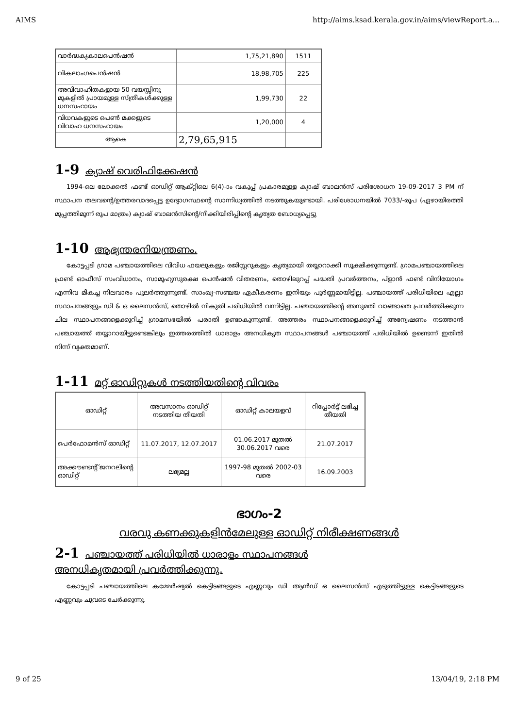AIMS http://aims.ksad.kerala.gov.in/aims/viewReport.a...
| വാർദ്ധക്യകാലപെൻഷൻ | 1,75,21,890 | 1511 |
| വികലാംഗപെൻഷൻ | 18,98,705 | 225 |
| അവിവാഹിതകളായ 50 വയസ്സിനു മുകളിൽ പ്രായമുള്ള സ്ത്രീകൾക്കുള്ള ധനസഹായം | 1,99,730 | 22 |
| വിധവകളുടെ പെൺ മക്കളുടെ വിവാഹ ധനസഹായം | 1,20,000 | 4 |
| ആകെ | 2,79,65,915 | |
1-9 ക്യാഷ് വെരിഫിക്കേഷൻ
1994-ലെ ലോക്കൽ ഫണ്ട് ഓഡിറ്റ് ആക്റ്റിലെ 6(4)-ാം വകുപ്പ് പ്രകാരമുള്ള ക്യാഷ് ബാലൻസ് പരിശോധന 19-09-2017 3 PM ന് സ്ഥാപന തലവന്റെ/ഉത്തരവാദപ്പെട്ട ഉദ്യോഗസ്ഥന്റെ സാന്നിധ്യത്തിൽ നടത്തുകയുണ്ടായി. പരിശോധനയിൽ 7033/-രൂപ (ഏഴായിരത്തി മുപ്പത്തിമൂന്ന് രൂപ മാത്രം) ക്യാഷ് ബാലൻസിന്റെ/നീക്കിയിരിപ്പിന്റെ കൃത്യത ബോധ്യപ്പെട്ടു
1-10 ആഭ്യന്തരനിയന്ത്രണം.
കോട്ടപ്പടി ഗ്രാമ പഞ്ചായത്തിലെ വിവിധ ഫയലുകളും രജിസ്റ്ററുകളും കൃത്യമായി തയ്യാറാക്കി സൂക്ഷിക്കുന്നുണ്ട്. ഗ്രാമപഞ്ചായത്തിലെ ഫ്രണ്ട് ഓഫീസ് സംവിധാനം, സാമൂഹ്യസുരക്ഷ പെൻഷൻ വിതരണം, തൊഴിലുറപ്പ് പദ്ധതി പ്രവർത്തനം, പ്ളാൻ ഫണ്ട് വിനിയോഗം എന്നിവ മികച്ച നിലവാരം പുലർത്തുന്നുണ്ട്. സാംഖ്യ-സഞ്ചയ ഏകീകരണം ഇനിയും പൂർണ്ണമായിട്ടില്ല. പഞ്ചായത്ത് പരിധിയിലെ എല്ലാ സ്ഥാപനങ്ങളും ഡി & ഒ ലൈസൻസ്, തൊഴിൽ നികുതി പരിധിയിൽ വന്നിട്ടില്ല. പഞ്ചായത്തിന്റെ അനുമതി വാങ്ങാതെ പ്രവർത്തിക്കുന്ന ചില സ്ഥാപനങ്ങളെക്കുറിച്ച് ഗ്രാമസഭയിൽ പരാതി ഉണ്ടാകുന്നുണ്ട്. അത്തരം സ്ഥാപനങ്ങളെക്കുറിച്ച് അന്വേഷണം നടത്താൻ പഞ്ചായത്ത് തയ്യാറായിട്ടുണ്ടെങ്കിലും ഇത്തരത്തിൽ ധാരാളം അനധികൃത സ്ഥാപനങ്ങൾ പഞ്ചായത്ത് പരിധിയിൽ ഉണ്ടെന്ന് ഇതിൽ നിന്ന് വ്യക്തമാണ്.
1-11 മറ്റ് ഓഡിറ്റുകൾ നടത്തിയതിന്റെ വിവരം
| ഓഡിറ്റ് | അവസാനം ഓഡിറ്റ് നടത്തിയ തീയതി | ഓഡിറ്റ് കാലയളവ് | റിപ്പോർട്ട് ലഭിച്ച തീയതി |
| --- | --- | --- | --- |
| പെർഫോമൻസ് ഓഡിറ്റ് | 11.07.2017, 12.07.2017 | 01.06.2017 മുതൽ 30.06.2017 വരെ | 21.07.2017 |
| അക്കൗണ്ടന്റ് ജനറലിന്റെ ഓഡിറ്റ് | ലഭ്യമല്ല | 1997-98 മുതൽ 2002-03 വരെ | 16.09.2003 |
ഭാഗം-2
വരവു കണക്കുകളിൻമേലുള്ള ഓഡിറ്റ് നിരീക്ഷണങ്ങൾ
2-1 പഞ്ചായത്ത് പരിധിയിൽ ധാരാളം സ്ഥാപനങ്ങൾ
അനധികൃതമായി പ്രവർത്തിക്കുന്നു.
കോട്ടപ്പടി പഞ്ചായത്തിലെ കമ്മേർഷ്യൽ കെട്ടിടങ്ങളുടെ എണ്ണവും ഡി ആൻഡ് ഒ ലൈസൻസ് എടുത്തിട്ടുള്ള കെട്ടിടങ്ങളുടെ എണ്ണവും ചുവടെ ചേർക്കുന്നു.
9 of 25 13/04/19, 2:18 PM